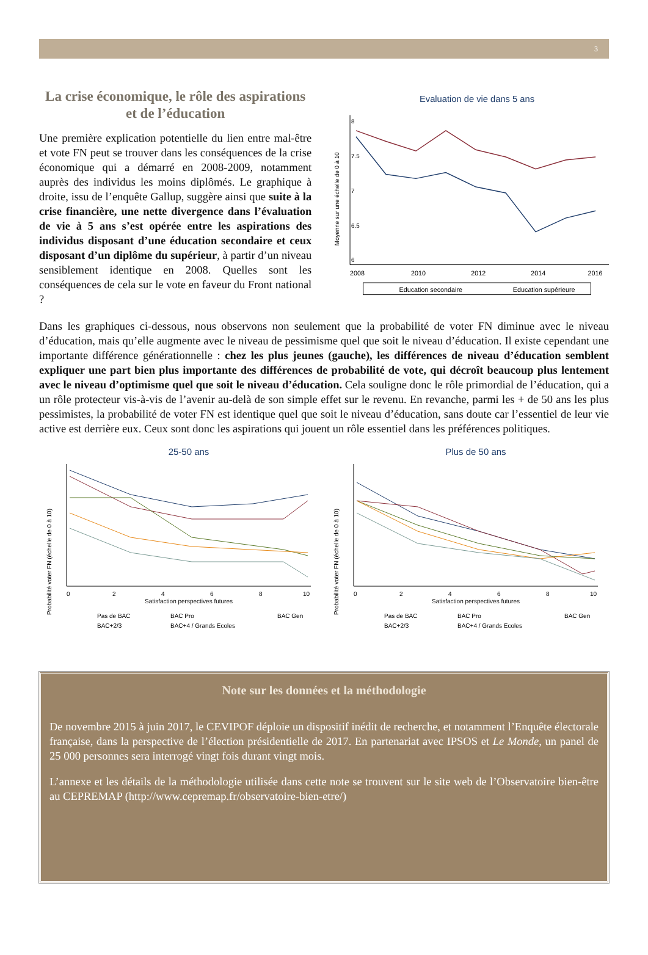3
La crise économique, le rôle des aspirations et de l’éducation
Une première explication potentielle du lien entre mal-être et vote FN peut se trouver dans les conséquences de la crise économique qui a démarré en 2008-2009, notamment auprès des individus les moins diplômés. Le graphique à droite, issu de l’enquête Gallup, suggère ainsi que suite à la crise financière, une nette divergence dans l’évaluation de vie à 5 ans s’est opérée entre les aspirations des individus disposant d’une éducation secondaire et ceux disposant d’un diplôme du supérieur, à partir d’un niveau sensiblement identique en 2008. Quelles sont les conséquences de cela sur le vote en faveur du Front national ?
Evaluation de vie dans 5 ans
Moyenne sur une échelle de 0 à 10
6
6.5
7
7.5
8
2008
2010
2012
2014
2016
Education secondaire
Education supérieure
Dans les graphiques ci-dessous, nous observons non seulement que la probabilité de voter FN diminue avec le niveau d’éducation, mais qu’elle augmente avec le niveau de pessimisme quel que soit le niveau d’éducation. Il existe cependant une importante différence générationnelle : chez les plus jeunes (gauche), les différences de niveau d’éducation semblent expliquer une part bien plus importante des différences de probabilité de vote, qui décroît beaucoup plus lentement avec le niveau d’optimisme quel que soit le niveau d’éducation. Cela souligne donc le rôle primordial de l’éducation, qui a un rôle protecteur vis-à-vis de l’avenir au-delà de son simple effet sur le revenu. En revanche, parmi les + de 50 ans les plus pessimistes, la probabilité de voter FN est identique quel que soit le niveau d’éducation, sans doute car l’essentiel de leur vie active est derrière eux. Ceux sont donc les aspirations qui jouent un rôle essentiel dans les préférences politiques.
25-50 ans
Probabilité voter FN (échelle de 0 à 10)
0
2
4
6
8
10
Satisfaction perspectives futures
Pas de BAC
BAC Pro
BAC Gen
BAC+2/3
BAC+4 / Grands Ecoles
Plus de 50 ans
Probabilité voter FN (échelle de 0 à 10)
0
2
4
6
8
10
Satisfaction perspectives futures
Pas de BAC
BAC Pro
BAC Gen
BAC+2/3
BAC+4 / Grands Ecoles
Note sur les données et la méthodologie
De novembre 2015 à juin 2017, le CEVIPOF déploie un dispositif inédit de recherche, et notamment l’Enquête électorale française, dans la perspective de l’élection présidentielle de 2017. En partenariat avec IPSOS et Le Monde, un panel de 25 000 personnes sera interrogé vingt fois durant vingt mois.
L’annexe et les détails de la méthodologie utilisée dans cette note se trouvent sur le site web de l’Observatoire bien-être au CEPREMAP (http://www.cepremap.fr/observatoire-bien-etre/)